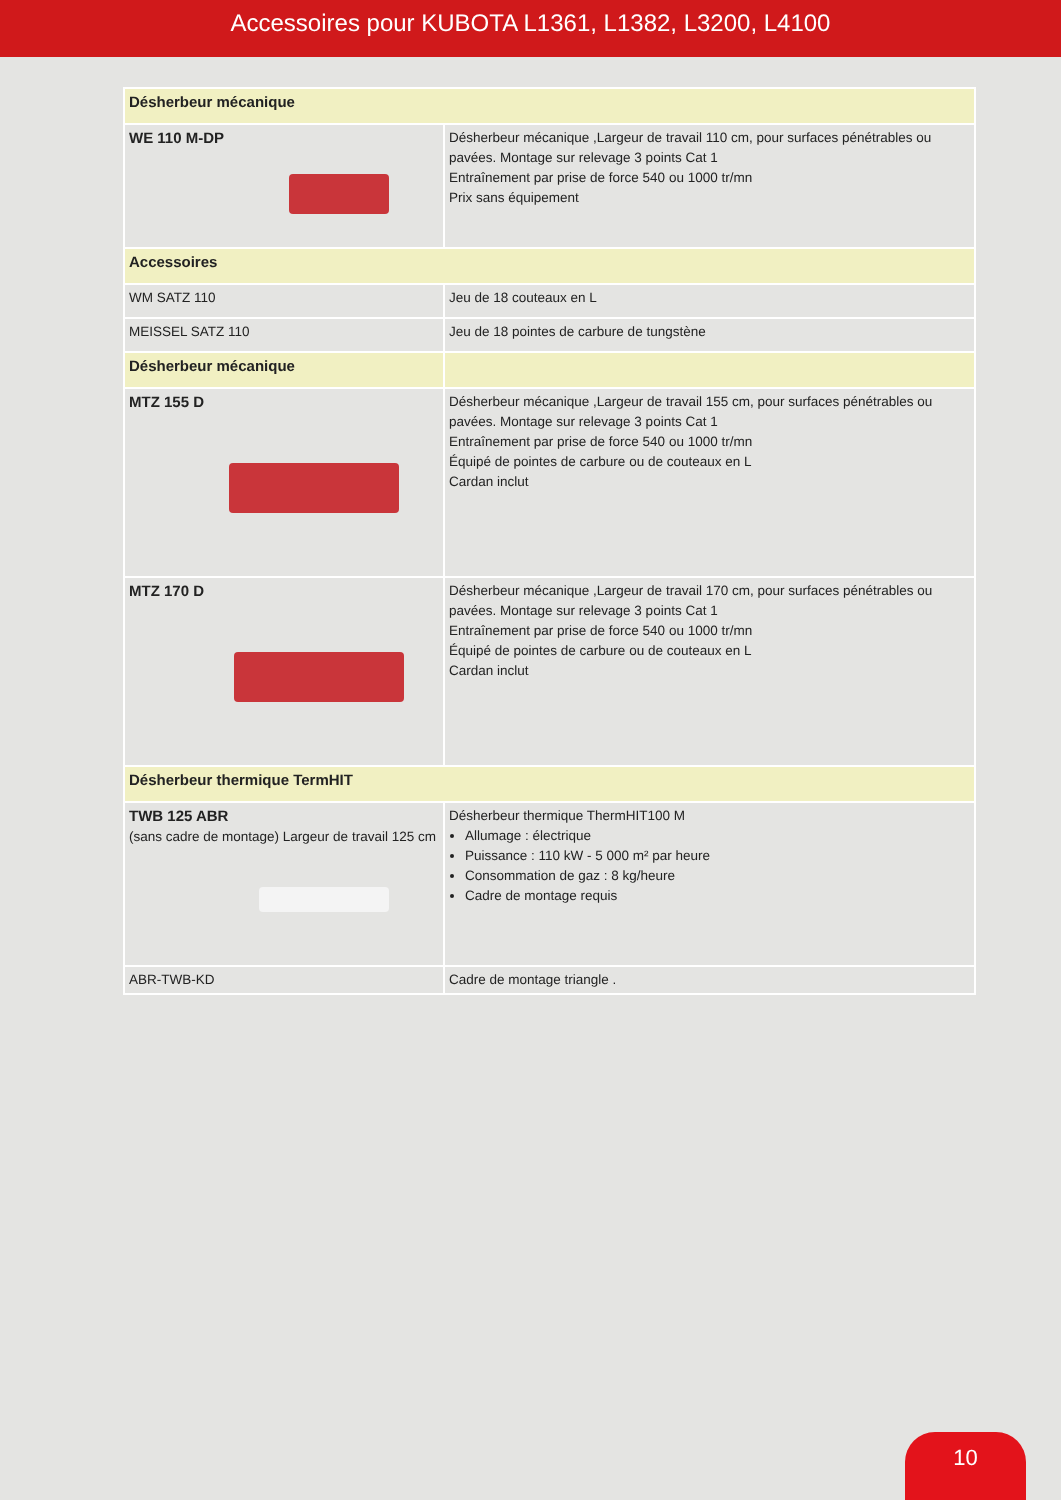Accessoires pour KUBOTA L1361, L1382, L3200, L4100
| Désherbeur mécanique | |
| WE 110 M-DP | Désherbeur mécanique ,Largeur de travail 110 cm, pour surfaces pénétrables ou pavées. Montage sur relevage 3 points Cat 1 Entraînement par prise de force 540 ou 1000 tr/mn Prix sans équipement |
| Accessoires | |
| WM SATZ 110 | Jeu de 18 couteaux en L |
| MEISSEL SATZ 110 | Jeu de 18 pointes de carbure de tungstène |
| Désherbeur mécanique | |
| MTZ 155 D | Désherbeur mécanique ,Largeur de travail 155 cm, pour surfaces pénétrables ou pavées. Montage sur relevage 3 points Cat 1 Entraînement par prise de force 540 ou 1000 tr/mn Équipé de pointes de carbure ou de couteaux en L Cardan inclut |
| MTZ 170 D | Désherbeur mécanique ,Largeur de travail 170 cm, pour surfaces pénétrables ou pavées. Montage sur relevage 3 points Cat 1 Entraînement par prise de force 540 ou 1000 tr/mn Équipé de pointes de carbure ou de couteaux en L Cardan inclut |
| Désherbeur thermique TermHIT | |
| TWB 125 ABR (sans cadre de montage) Largeur de travail 125 cm | Désherbeur thermique ThermHIT100 M Allumage : électrique Puissance : 110 kW - 5 000 m² par heure Consommation de gaz : 8 kg/heure Cadre de montage requis |
| ABR-TWB-KD | Cadre de montage triangle . |
10